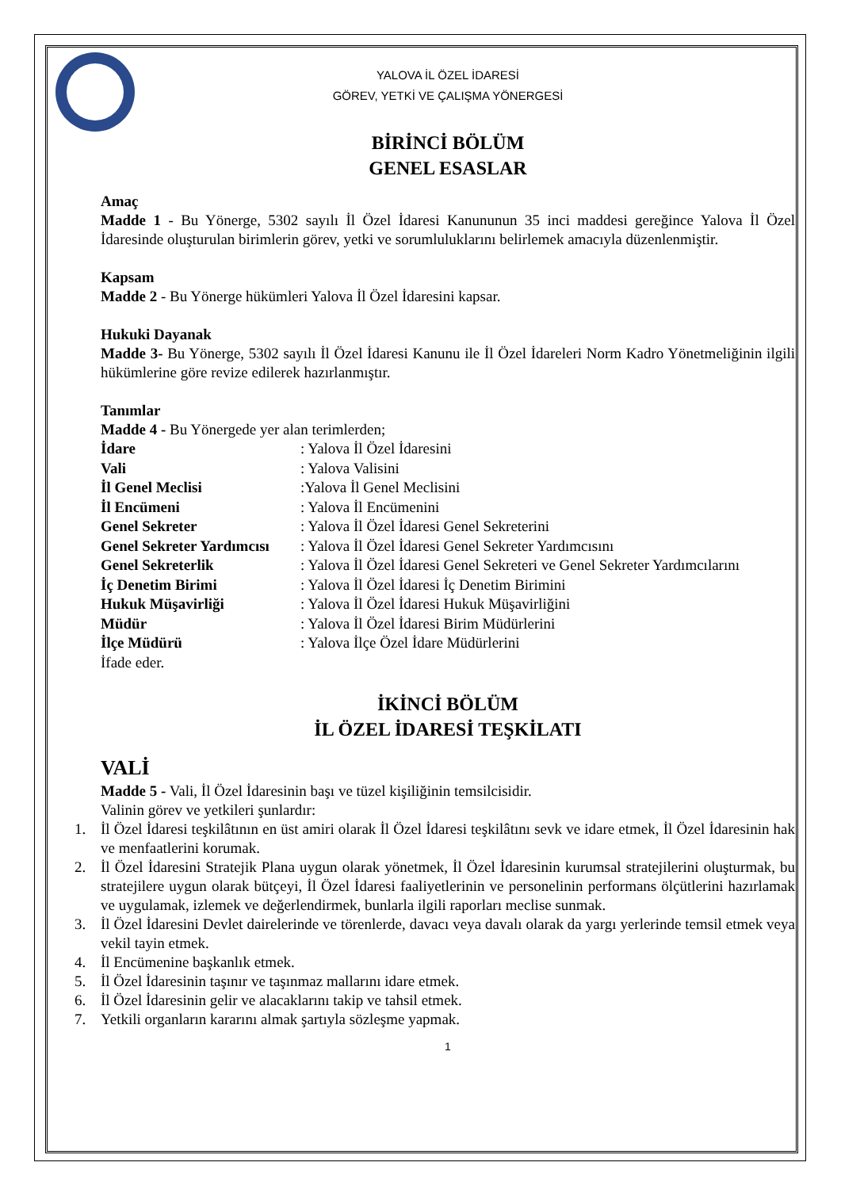YALOVA İL ÖZEL İDARESİ
GÖREV, YETKİ VE ÇALIŞMA YÖNERGESİ
BİRİNCİ BÖLÜM
GENEL ESASLAR
Amaç
Madde 1 - Bu Yönerge, 5302 sayılı İl Özel İdaresi Kanununun 35 inci maddesi gereğince Yalova İl Özel İdaresinde oluşturulan birimlerin görev, yetki ve sorumluluklarını belirlemek amacıyla düzenlenmiştir.
Kapsam
Madde 2 - Bu Yönerge hükümleri Yalova İl Özel İdaresini kapsar.
Hukuki Dayanak
Madde 3- Bu Yönerge, 5302 sayılı İl Özel İdaresi Kanunu ile İl Özel İdareleri Norm Kadro Yönetmeliğinin ilgili hükümlerine göre revize edilerek hazırlanmıştır.
Tanımlar
Madde 4 - Bu Yönergede yer alan terimlerden;
| İdare | : Yalova İl Özel İdaresini |
| Vali | : Yalova Valisini |
| İl Genel Meclisi | :Yalova İl Genel Meclisini |
| İl Encümeni | : Yalova İl Encümenini |
| Genel Sekreter | : Yalova İl Özel İdaresi Genel Sekreterini |
| Genel Sekreter Yardımcısı | : Yalova İl Özel İdaresi Genel Sekreter Yardımcısını |
| Genel Sekreterlik | : Yalova İl Özel İdaresi Genel Sekreteri ve Genel Sekreter Yardımcılarını |
| İç Denetim Birimi | : Yalova İl Özel İdaresi İç Denetim Birimini |
| Hukuk Müşavirliği | : Yalova İl Özel İdaresi Hukuk Müşavirliğini |
| Müdür | : Yalova İl Özel İdaresi Birim Müdürlerini |
| İlçe Müdürü | : Yalova İlçe Özel İdare Müdürlerini |
İfade eder.
İKİNCİ BÖLÜM
İL ÖZEL İDARESİ TEŞKİLATI
VALİ
Madde 5 - Vali, İl Özel İdaresinin başı ve tüzel kişiliğinin temsilcisidir.
Valinin görev ve yetkileri şunlardır:
1. İl Özel İdaresi teşkilâtının en üst amiri olarak İl Özel İdaresi teşkilâtını sevk ve idare etmek, İl Özel İdaresinin hak ve menfaatlerini korumak.
2. İl Özel İdaresini Stratejik Plana uygun olarak yönetmek, İl Özel İdaresinin kurumsal stratejilerini oluşturmak, bu stratejilere uygun olarak bütçeyi, İl Özel İdaresi faaliyetlerinin ve personelinin performans ölçütlerini hazırlamak ve uygulamak, izlemek ve değerlendirmek, bunlarla ilgili raporları meclise sunmak.
3. İl Özel İdaresini Devlet dairelerinde ve törenlerde, davacı veya davalı olarak da yargı yerlerinde temsil etmek veya vekil tayin etmek.
4. İl Encümenine başkanlık etmek.
5. İl Özel İdaresinin taşınır ve taşınmaz mallarını idare etmek.
6. İl Özel İdaresinin gelir ve alacaklarını takip ve tahsil etmek.
7. Yetkili organların kararını almak şartıyla sözleşme yapmak.
1